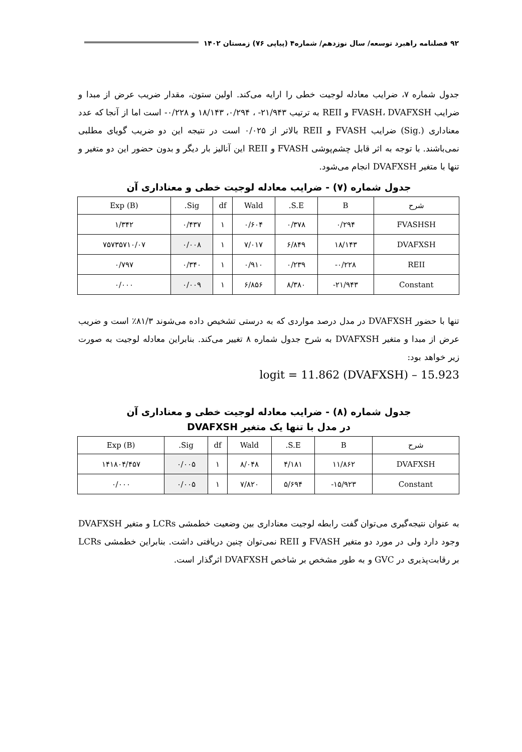۹۲ فصلنامه راهبرد توسعه/ سال نوزدهم/ شماره۴ (پیاپی ۷۶) زمستان ۱۴۰۲
جدول شماره ۷، ضرایب معادله لوجیت خطی را ارایه می‌کند. اولین ستون، مقدار ضریب عرض از مبدا و ضرایب FVASH، DVAFXSH و REII به ترتیب ۲۱/۹۴۳- ، ۰/۲۹۴، ۱۸/۱۴۳ و ۰/۲۲۸- است اما از آنجا که عدد معناداری (.Sig) ضرایب FVASH و REII بالاتر از ۰/۰۲۵ است در نتیجه این دو ضریب گویای مطلبی نمی‌باشند. با توجه به اثر قابل چشم‌پوشی FVASH و REII این آنالیز بار دیگر و بدون حضور این دو متغیر و تنها با متغیر DVAFXSH انجام می‌شود.
جدول شماره (۷) - ضرایب معادله لوجیت خطی و معناداری آن
| شرح | B | S.E. | Wald | df | Sig. | Exp (B) |
| --- | --- | --- | --- | --- | --- | --- |
| FVASHSH | ۰/۲۹۴ | ۰/۳۷۸ | ۰/۶۰۴ | ۱ | ۰/۴۳۷ | ۱/۳۴۲ |
| DVAFXSH | ۱۸/۱۴۳ | ۶/۸۴۹ | ۷/۰۱۷ | ۱ | ۰/۰۰۸ | ۷۵۷۳۵۷۱۰/۰۷ |
| REII | ۰/۲۲۸- | ۰/۲۳۹ | ۰/۹۱۰ | ۱ | ۰/۳۴۰ | ۰/۷۹۷ |
| Constant | ۲۱/۹۴۳- | ۸/۳۸۰ | ۶/۸۵۶ | ۱ | ۰/۰۰۹ | ۰/۰۰۰ |
تنها با حضور DVAFXSH در مدل درصد مواردی که به درستی تشخیص داده می‌شوند ۸۱/۳٪ است و ضریب عرض از مبدا و متغیر DVAFXSH به شرح جدول شماره ۸ تغییر می‌کند. بنابراین معادله لوجیت به صورت زیر خواهد بود:
logit = 11.862 (DVAFXSH) – 15.923
جدول شماره (۸) - ضرایب معادله لوجیت خطی و معناداری آن
در مدل با تنها یک متغیر DVAFXSH
| شرح | B | S.E. | Wald | df | Sig. | Exp (B) |
| --- | --- | --- | --- | --- | --- | --- |
| DVAFXSH | ۱۱/۸۶۲ | ۴/۱۸۱ | ۸/۰۴۸ | ۱ | ۰/۰۰۵ | ۱۴۱۸۰۴/۴۵۷ |
| Constant | ۱۵/۹۲۳- | ۵/۶۹۴ | ۷/۸۲۰ | ۱ | ۰/۰۰۵ | ۰/۰۰۰ |
به عنوان نتیجه‌گیری می‌توان گفت رابطه لوجیت معناداری بین وضعیت خطمشی LCRs و متغیر DVAFXSH وجود دارد ولی در مورد دو متغیر FVASH و REII نمی‌توان چنین دریافتی داشت. بنابراین خطمشی LCRs بر رقابت‌پذیری در GVC و به طور مشخص بر شاخص DVAFXSH اثرگذار است.